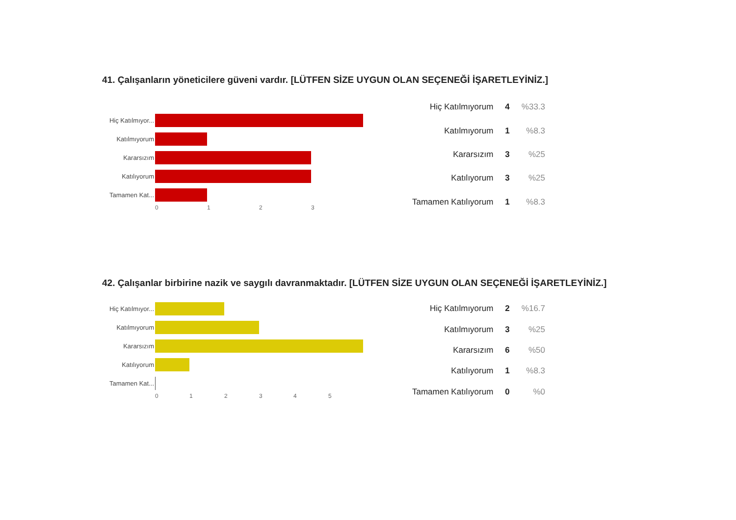41. Çalışanların yöneticilere güveni vardır. [LÜTFEN SİZE UYGUN OLAN SEÇENEĞİ İŞARETLEYİNİZ.]
Hiç Katılmıyor...
Katılmıyorum
Kararsızım
Katılıyorum
Tamamen Kat...
0 1 2 3
| Hiç Katılmıyorum | 4 | %33.3 |
| Katılmıyorum | 1 | %8.3 |
| Kararsızım | 3 | %25 |
| Katılıyorum | 3 | %25 |
| Tamamen Katılıyorum | 1 | %8.3 |
42. Çalışanlar birbirine nazik ve saygılı davranmaktadır. [LÜTFEN SİZE UYGUN OLAN SEÇENEĞİ İŞARETLEYİNİZ.]
Hiç Katılmıyor...
Katılmıyorum
Kararsızım
Katılıyorum
Tamamen Kat...
0 1 2 3 4 5
| Hiç Katılmıyorum | 2 | %16.7 |
| Katılmıyorum | 3 | %25 |
| Kararsızım | 6 | %50 |
| Katılıyorum | 1 | %8.3 |
| Tamamen Katılıyorum | 0 | %0 |